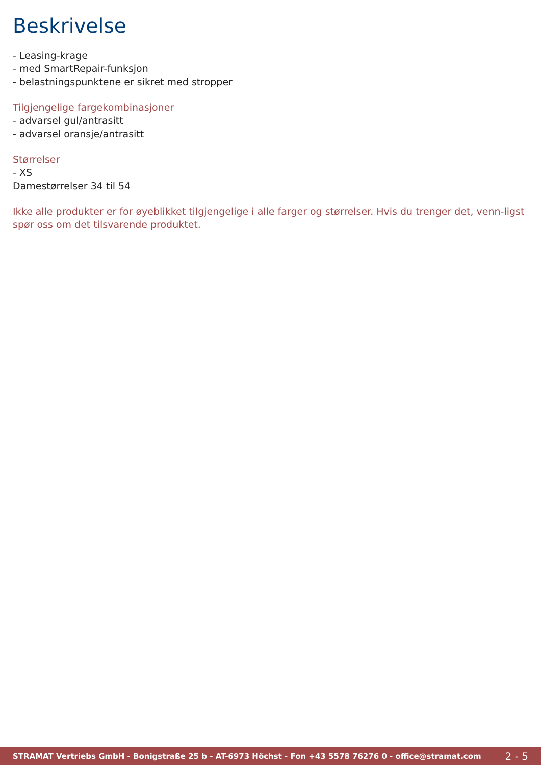Beskrivelse
- Leasing-krage
- med SmartRepair-funksjon
- belastningspunktene er sikret med stropper
Tilgjengelige fargekombinasjoner
- advarsel gul/antrasitt
- advarsel oransje/antrasitt
Størrelser
- XS
Damestørrelser 34 til 54
Ikke alle produkter er for øyeblikket tilgjengelige i alle farger og størrelser. Hvis du trenger det, venn-ligst spør oss om det tilsvarende produktet.
STRAMAT Vertriebs GmbH - Bonigstraße 25 b - AT-6973 Höchst - Fon +43 5578 76276 0 - office@stramat.com 2 - 5